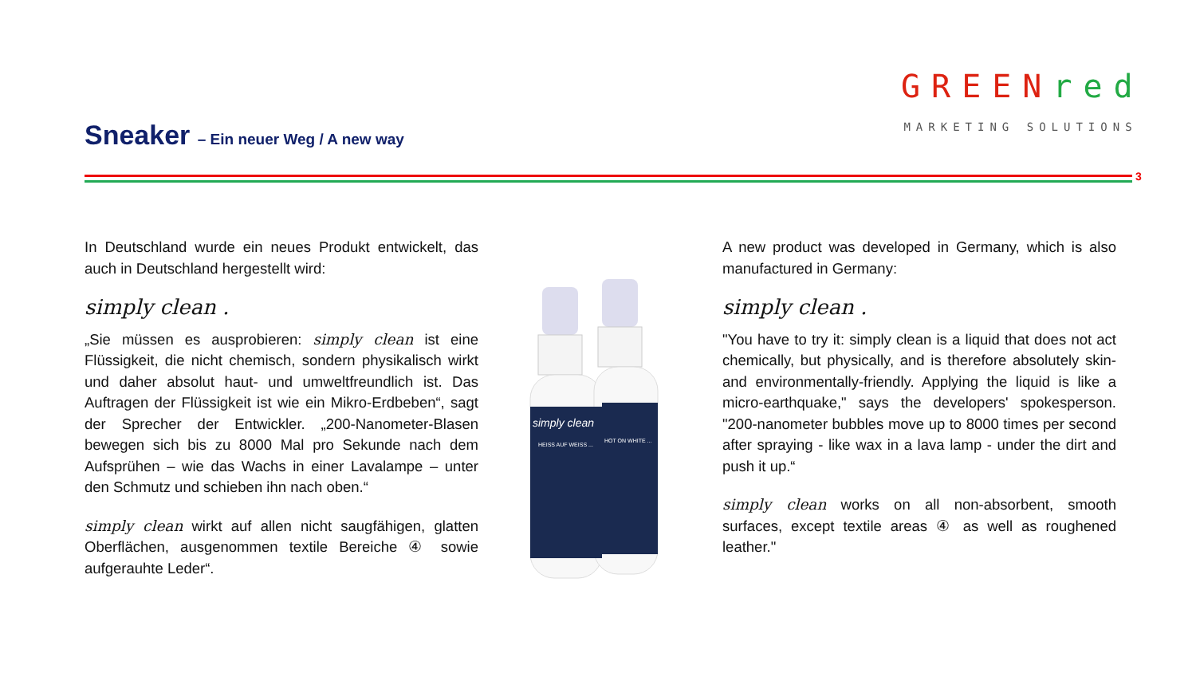Sneaker – Ein neuer Weg / A new way
GREENred
MARKETING SOLUTIONS
3
In Deutschland wurde ein neues Produkt entwickelt, das auch in Deutschland hergestellt wird:
simply clean .
„Sie müssen es ausprobieren: simply clean ist eine Flüssigkeit, die nicht chemisch, sondern physikalisch wirkt und daher absolut haut- und umweltfreundlich ist. Das Auftragen der Flüssigkeit ist wie ein Mikro-Erdbeben“, sagt der Sprecher der Entwickler. „200-Nanometer-Blasen bewegen sich bis zu 8000 Mal pro Sekunde nach dem Aufsprühen – wie das Wachs in einer Lavalampe – unter den Schmutz und schieben ihn nach oben.“
simply clean wirkt auf allen nicht saugfähigen, glatten Oberflächen, ausgenommen textile Bereiche ④ sowie aufgerauhte Leder“.
simply clean
HEISS AUF WEISS ...
HOT ON WHITE ...
A new product was developed in Germany, which is also manufactured in Germany:
simply clean .
"You have to try it: simply clean is a liquid that does not act chemically, but physically, and is therefore absolutely skin- and environmentally-friendly. Applying the liquid is like a micro-earthquake," says the developers' spokesperson. "200-nanometer bubbles move up to 8000 times per second after spraying - like wax in a lava lamp - under the dirt and push it up.“
simply clean works on all non-absorbent, smooth surfaces, except textile areas ④ as well as roughened leather."